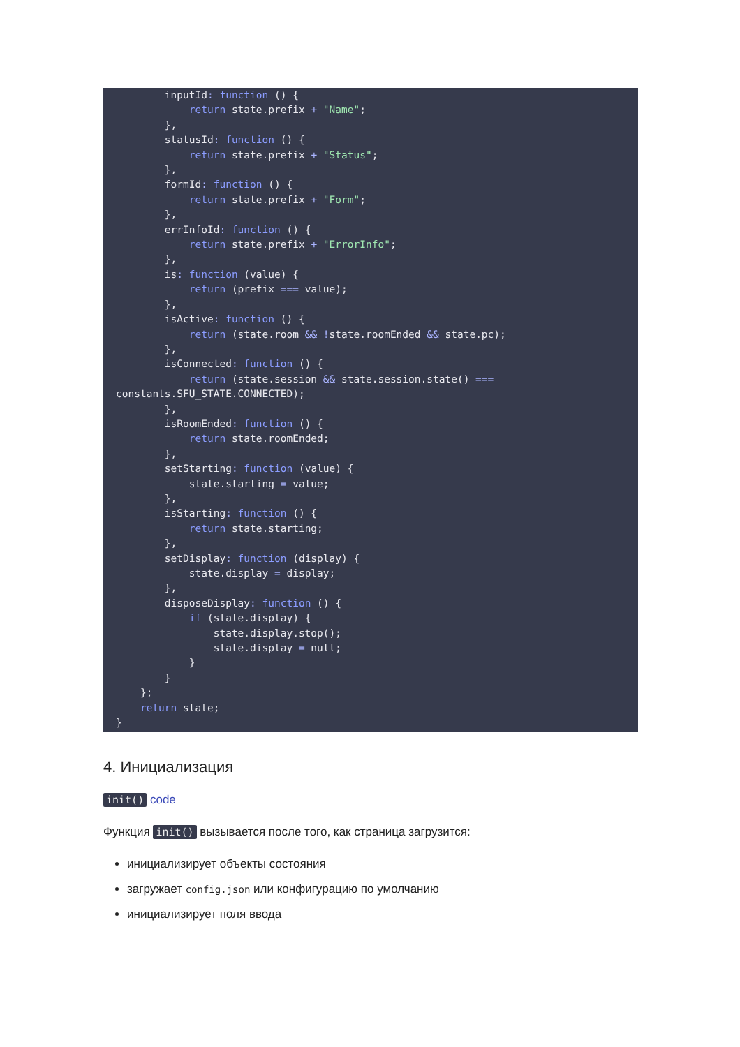inputId: function () {
            return state.prefix + "Name";
        },
        statusId: function () {
            return state.prefix + "Status";
        },
        formId: function () {
            return state.prefix + "Form";
        },
        errInfoId: function () {
            return state.prefix + "ErrorInfo";
        },
        is: function (value) {
            return (prefix === value);
        },
        isActive: function () {
            return (state.room && !state.roomEnded && state.pc);
        },
        isConnected: function () {
            return (state.session && state.session.state() ===
constants.SFU_STATE.CONNECTED);
        },
        isRoomEnded: function () {
            return state.roomEnded;
        },
        setStarting: function (value) {
            state.starting = value;
        },
        isStarting: function () {
            return state.starting;
        },
        setDisplay: function (display) {
            state.display = display;
        },
        disposeDisplay: function () {
            if (state.display) {
                state.display.stop();
                state.display = null;
            }
        }
    };
    return state;
}
4. Инициализация
init() code
Функция init() вызывается после того, как страница загрузится:
инициализирует объекты состояния
загружает config.json или конфигурацию по умолчанию
инициализирует поля ввода